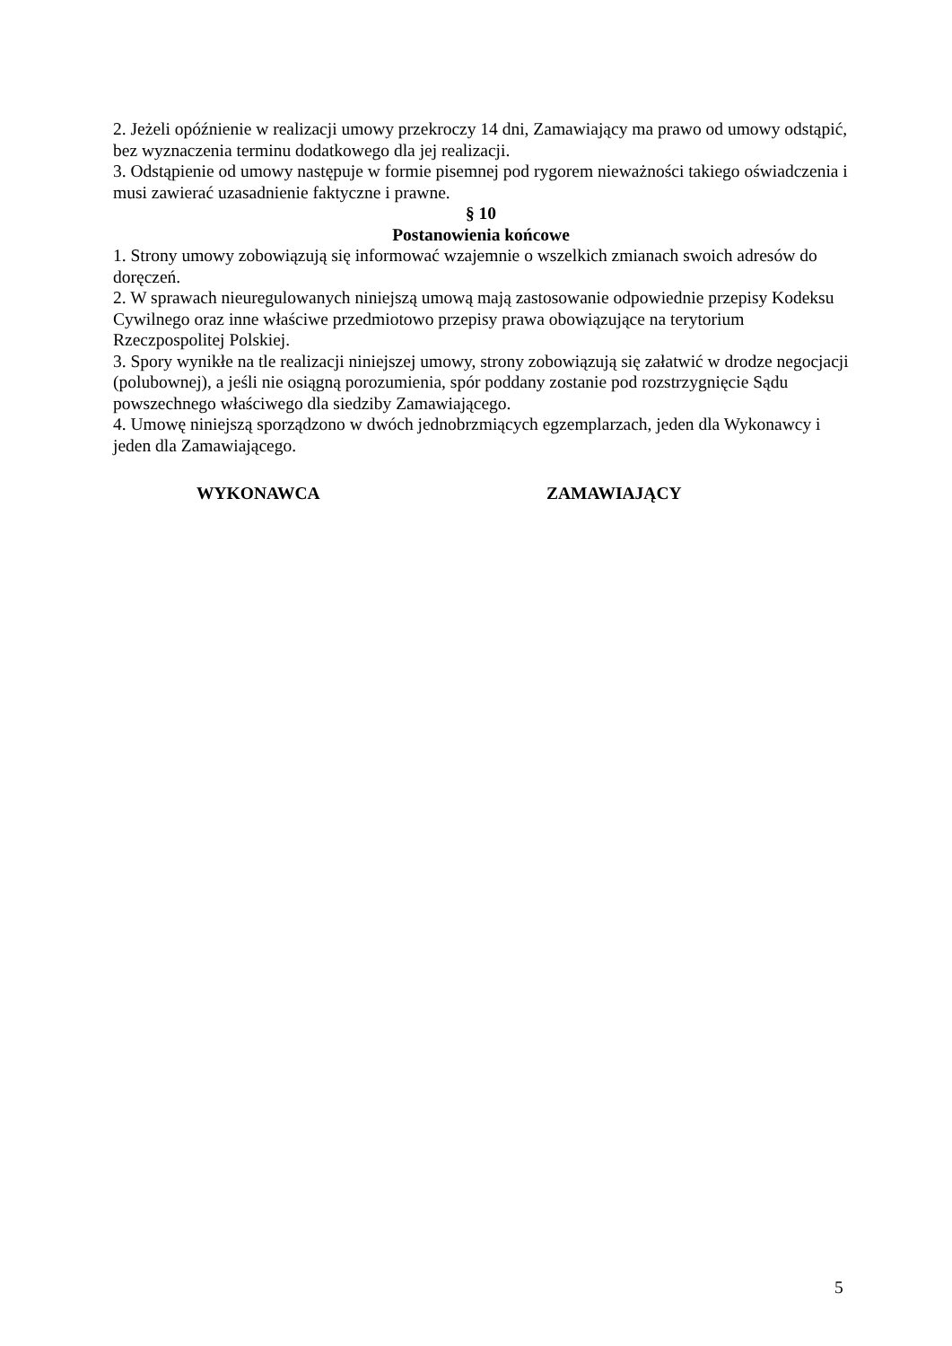2. Jeżeli opóźnienie w realizacji umowy przekroczy 14 dni, Zamawiający ma prawo od umowy odstąpić, bez wyznaczenia terminu dodatkowego dla jej realizacji.
3. Odstąpienie od umowy następuje w formie pisemnej pod rygorem nieważności takiego oświadczenia i musi zawierać uzasadnienie faktyczne i prawne.
§ 10
Postanowienia końcowe
1. Strony umowy zobowiązują się informować wzajemnie o wszelkich zmianach swoich adresów do doręczeń.
2. W sprawach nieuregulowanych niniejszą umową mają zastosowanie odpowiednie przepisy Kodeksu Cywilnego oraz inne właściwe przedmiotowo przepisy prawa obowiązujące na terytorium Rzeczpospolitej Polskiej.
3. Spory wynikłe na tle realizacji niniejszej umowy, strony zobowiązują się załatwić w drodze negocjacji (polubownej), a jeśli nie osiągną porozumienia, spór poddany zostanie pod rozstrzygnięcie Sądu powszechnego właściwego dla siedziby Zamawiającego.
4. Umowę niniejszą sporządzono w dwóch jednobrzmiących egzemplarzach, jeden dla Wykonawcy i jeden dla Zamawiającego.
WYKONAWCA ZAMAWIAJĄCY
5